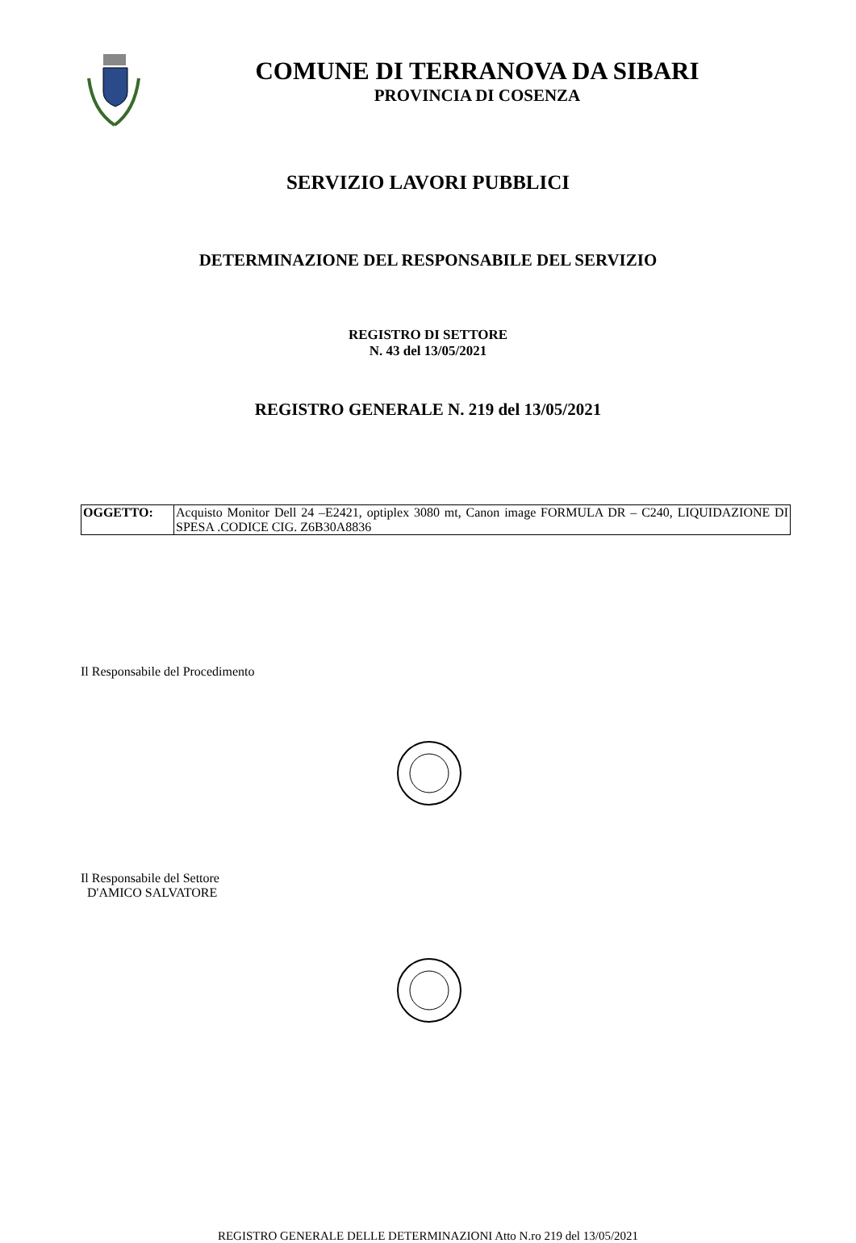COMUNE DI TERRANOVA DA SIBARI
PROVINCIA DI COSENZA
SERVIZIO LAVORI PUBBLICI
DETERMINAZIONE DEL RESPONSABILE DEL SERVIZIO
REGISTRO DI SETTORE
N. 43 del 13/05/2021
REGISTRO GENERALE N. 219 del 13/05/2021
| OGGETTO: | Acquisto Monitor Dell 24 –E2421, optiplex 3080 mt, Canon image FORMULA DR – C240, LIQUIDAZIONE DI SPESA .CODICE CIG. Z6B30A8836 |
Il Responsabile del Procedimento
Il Responsabile del Settore
D'AMICO SALVATORE
REGISTRO GENERALE DELLE DETERMINAZIONI Atto N.ro 219 del 13/05/2021